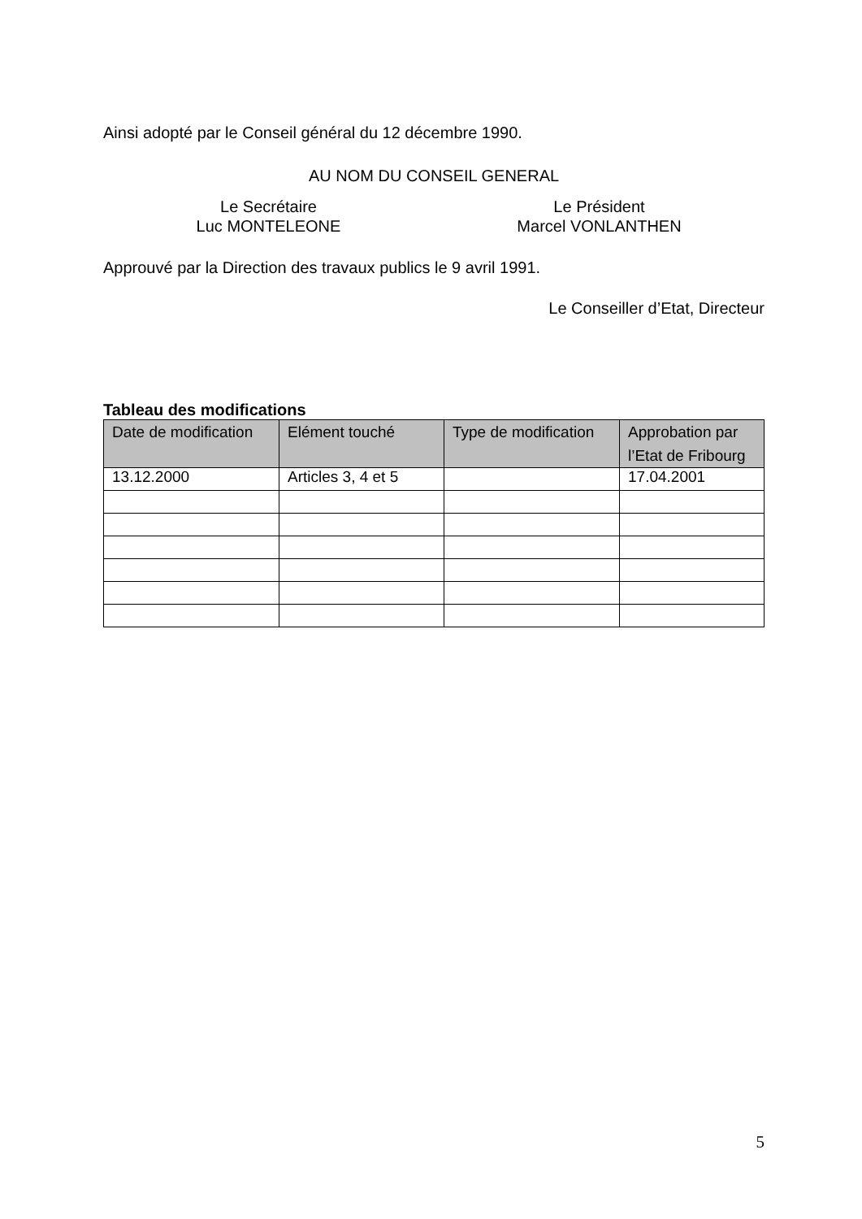Ainsi adopté par le Conseil général du 12 décembre 1990.
AU NOM DU CONSEIL GENERAL
Le Secrétaire
Luc MONTELEONE
Le Président
Marcel VONLANTHEN
Approuvé par la Direction des travaux publics le 9 avril 1991.
Le Conseiller d’Etat, Directeur
Tableau des modifications
| Date de modification | Elément touché | Type de modification | Approbation par l’Etat de Fribourg |
| --- | --- | --- | --- |
| 13.12.2000 | Articles 3, 4 et 5 | | 17.04.2001 |
5